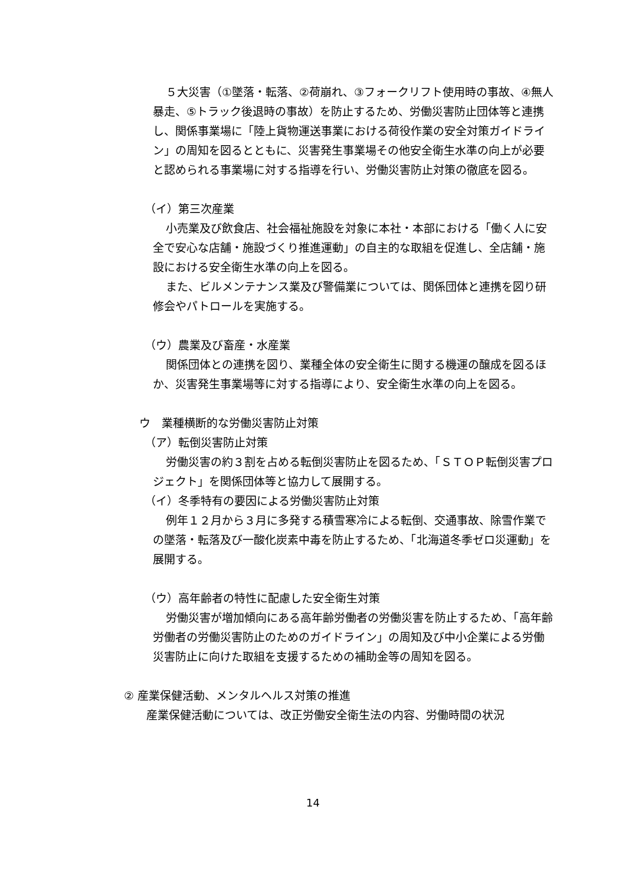５大災害（①墜落・転落、②荷崩れ、③フォークリフト使用時の事故、④無人暴走、⑤トラック後退時の事故）を防止するため、労働災害防止団体等と連携し、関係事業場に「陸上貨物運送事業における荷役作業の安全対策ガイドライン」の周知を図るとともに、災害発生事業場その他安全衛生水準の向上が必要と認められる事業場に対する指導を行い、労働災害防止対策の徹底を図る。
（イ）第三次産業
小売業及び飲食店、社会福祉施設を対象に本社・本部における「働く人に安全で安心な店舗・施設づくり推進運動」の自主的な取組を促進し、全店舗・施設における安全衛生水準の向上を図る。
また、ビルメンテナンス業及び警備業については、関係団体と連携を図り研修会やパトロールを実施する。
（ウ）農業及び畜産・水産業
関係団体との連携を図り、業種全体の安全衛生に関する機運の醸成を図るほか、災害発生事業場等に対する指導により、安全衛生水準の向上を図る。
ウ　業種横断的な労働災害防止対策
（ア）転倒災害防止対策
労働災害の約３割を占める転倒災害防止を図るため、「ＳＴＯＰ転倒災害プロジェクト」を関係団体等と協力して展開する。
（イ）冬季特有の要因による労働災害防止対策
例年１２月から３月に多発する積雪寒冷による転倒、交通事故、除雪作業での墜落・転落及び一酸化炭素中毒を防止するため、「北海道冬季ゼロ災運動」を展開する。
（ウ）高年齢者の特性に配慮した安全衛生対策
労働災害が増加傾向にある高年齢労働者の労働災害を防止するため、「高年齢労働者の労働災害防止のためのガイドライン」の周知及び中小企業による労働災害防止に向けた取組を支援するための補助金等の周知を図る。
② 産業保健活動、メンタルヘルス対策の推進
産業保健活動については、改正労働安全衛生法の内容、労働時間の状況
14